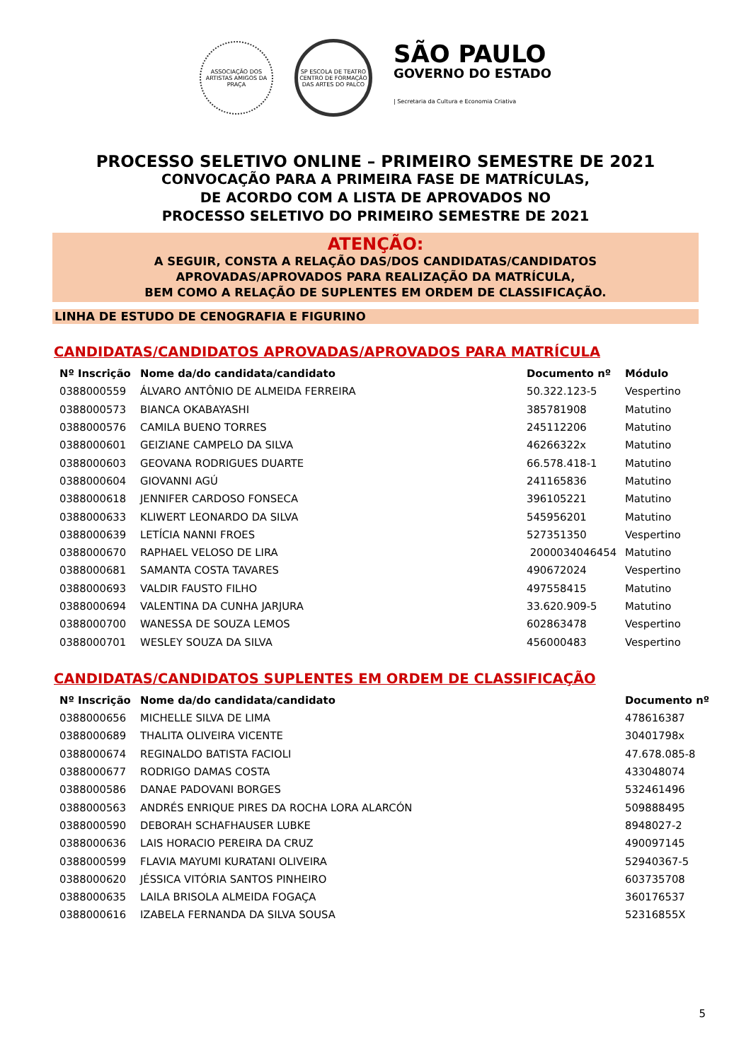ASSOCIAÇÃO DOS ARTISTAS AMIGOS DA PRAÇA
SP ESCOLA DE TEATRO
CENTRO DE FORMAÇÃO DAS ARTES DO PALCO
SÃO PAULO
GOVERNO DO ESTADO
| Secretaria da Cultura e Economia Criativa
PROCESSO SELETIVO ONLINE – PRIMEIRO SEMESTRE DE 2021
CONVOCAÇÃO PARA A PRIMEIRA FASE DE MATRÍCULAS,
DE ACORDO COM A LISTA DE APROVADOS NO
PROCESSO SELETIVO DO PRIMEIRO SEMESTRE DE 2021
ATENÇÃO:
A SEGUIR, CONSTA A RELAÇÃO DAS/DOS CANDIDATAS/CANDIDATOS
APROVADAS/APROVADOS PARA REALIZAÇÃO DA MATRÍCULA,
BEM COMO A RELAÇÃO DE SUPLENTES EM ORDEM DE CLASSIFICAÇÃO.
LINHA DE ESTUDO DE CENOGRAFIA E FIGURINO
CANDIDATAS/CANDIDATOS APROVADAS/APROVADOS PARA MATRÍCULA
| Nº Inscrição | Nome da/do candidata/candidato | Documento nº | Módulo |
| --- | --- | --- | --- |
| 0388000559 | ÁLVARO ANTÔNIO DE ALMEIDA FERREIRA | 50.322.123-5 | Vespertino |
| 0388000573 | BIANCA OKABAYASHI | 385781908 | Matutino |
| 0388000576 | CAMILA BUENO TORRES | 245112206 | Matutino |
| 0388000601 | GEIZIANE CAMPELO DA SILVA | 46266322x | Matutino |
| 0388000603 | GEOVANA RODRIGUES DUARTE | 66.578.418-1 | Matutino |
| 0388000604 | GIOVANNI AGÚ | 241165836 | Matutino |
| 0388000618 | JENNIFER CARDOSO FONSECA | 396105221 | Matutino |
| 0388000633 | KLIWERT LEONARDO DA SILVA | 545956201 | Matutino |
| 0388000639 | LETÍCIA NANNI FROES | 527351350 | Vespertino |
| 0388000670 | RAPHAEL VELOSO DE LIRA | 2000034046454 | Matutino |
| 0388000681 | SAMANTA COSTA TAVARES | 490672024 | Vespertino |
| 0388000693 | VALDIR FAUSTO FILHO | 497558415 | Matutino |
| 0388000694 | VALENTINA DA CUNHA JARJURA | 33.620.909-5 | Matutino |
| 0388000700 | WANESSA DE SOUZA LEMOS | 602863478 | Vespertino |
| 0388000701 | WESLEY SOUZA DA SILVA | 456000483 | Vespertino |
CANDIDATAS/CANDIDATOS SUPLENTES EM ORDEM DE CLASSIFICAÇÃO
| Nº Inscrição | Nome da/do candidata/candidato | Documento nº |
| --- | --- | --- |
| 0388000656 | MICHELLE SILVA DE LIMA | 478616387 |
| 0388000689 | THALITA OLIVEIRA VICENTE | 30401798x |
| 0388000674 | REGINALDO BATISTA FACIOLI | 47.678.085-8 |
| 0388000677 | RODRIGO DAMAS COSTA | 433048074 |
| 0388000586 | DANAE PADOVANI BORGES | 532461496 |
| 0388000563 | ANDRÉS ENRIQUE PIRES DA ROCHA LORA ALARCÓN | 509888495 |
| 0388000590 | DEBORAH SCHAFHAUSER LUBKE | 8948027-2 |
| 0388000636 | LAIS HORACIO PEREIRA DA CRUZ | 490097145 |
| 0388000599 | FLAVIA MAYUMI KURATANI OLIVEIRA | 52940367-5 |
| 0388000620 | JÉSSICA VITÓRIA SANTOS PINHEIRO | 603735708 |
| 0388000635 | LAILA BRISOLA ALMEIDA FOGAÇA | 360176537 |
| 0388000616 | IZABELA FERNANDA DA SILVA SOUSA | 52316855X |
5